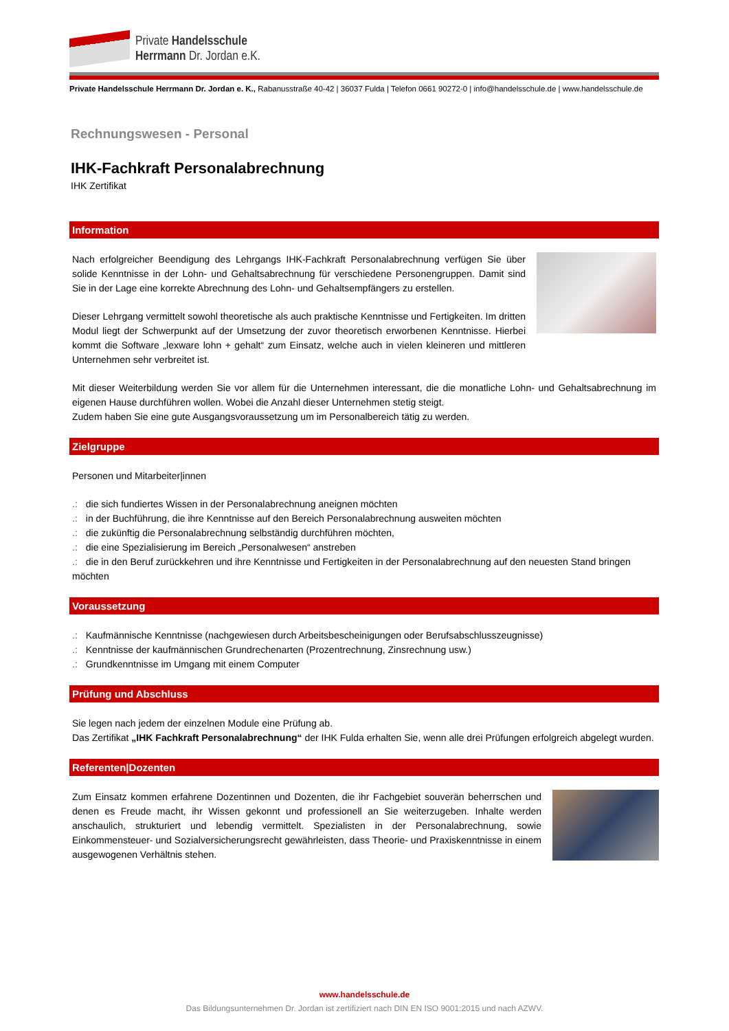Private Handelsschule
Herrmann Dr. Jordan e.K.
Private Handelsschule Herrmann Dr. Jordan e. K., Rabanusstraße 40-42 | 36037 Fulda | Telefon 0661 90272-0 | info@handelsschule.de | www.handelsschule.de
Rechnungswesen - Personal
IHK-Fachkraft Personalabrechnung
IHK Zertifikat
Information
Nach erfolgreicher Beendigung des Lehrgangs IHK-Fachkraft Personalabrechnung verfügen Sie über solide Kenntnisse in der Lohn- und Gehaltsabrechnung für verschiedene Personengruppen. Damit sind Sie in der Lage eine korrekte Abrechnung des Lohn- und Gehaltsempfängers zu erstellen.
Dieser Lehrgang vermittelt sowohl theoretische als auch praktische Kenntnisse und Fertigkeiten. Im dritten Modul liegt der Schwerpunkt auf der Umsetzung der zuvor theoretisch erworbenen Kenntnisse. Hierbei kommt die Software „lexware lohn + gehalt“ zum Einsatz, welche auch in vielen kleineren und mittleren Unternehmen sehr verbreitet ist.
Mit dieser Weiterbildung werden Sie vor allem für die Unternehmen interessant, die die monatliche Lohn- und Gehaltsabrechnung im eigenen Hause durchführen wollen. Wobei die Anzahl dieser Unternehmen stetig steigt.
Zudem haben Sie eine gute Ausgangsvoraussetzung um im Personalbereich tätig zu werden.
Zielgruppe
Personen und Mitarbeiter|innen
.: die sich fundiertes Wissen in der Personalabrechnung aneignen möchten
.: in der Buchführung, die ihre Kenntnisse auf den Bereich Personalabrechnung ausweiten möchten
.: die zukünftig die Personalabrechnung selbständig durchführen möchten,
.: die eine Spezialisierung im Bereich „Personalwesen“ anstreben
.: die in den Beruf zurückkehren und ihre Kenntnisse und Fertigkeiten in der Personalabrechnung auf den neuesten Stand bringen möchten
Voraussetzung
.: Kaufmännische Kenntnisse (nachgewiesen durch Arbeitsbescheinigungen oder Berufsabschlusszeugnisse)
.: Kenntnisse der kaufmännischen Grundrechenarten (Prozentrechnung, Zinsrechnung usw.)
.: Grundkenntnisse im Umgang mit einem Computer
Prüfung und Abschluss
Sie legen nach jedem der einzelnen Module eine Prüfung ab.
Das Zertifikat „IHK Fachkraft Personalabrechnung“ der IHK Fulda erhalten Sie, wenn alle drei Prüfungen erfolgreich abgelegt wurden.
Referenten|Dozenten
Zum Einsatz kommen erfahrene Dozentinnen und Dozenten, die ihr Fachgebiet souverän beherrschen und denen es Freude macht, ihr Wissen gekonnt und professionell an Sie weiterzugeben. Inhalte werden anschaulich, strukturiert und lebendig vermittelt. Spezialisten in der Personalabrechnung, sowie Einkommensteuer- und Sozialversicherungsrecht gewährleisten, dass Theorie- und Praxiskenntnisse in einem ausgewogenen Verhältnis stehen.
www.handelsschule.de
Das Bildungsunternehmen Dr. Jordan ist zertifiziert nach DIN EN ISO 9001:2015 und nach AZWV.